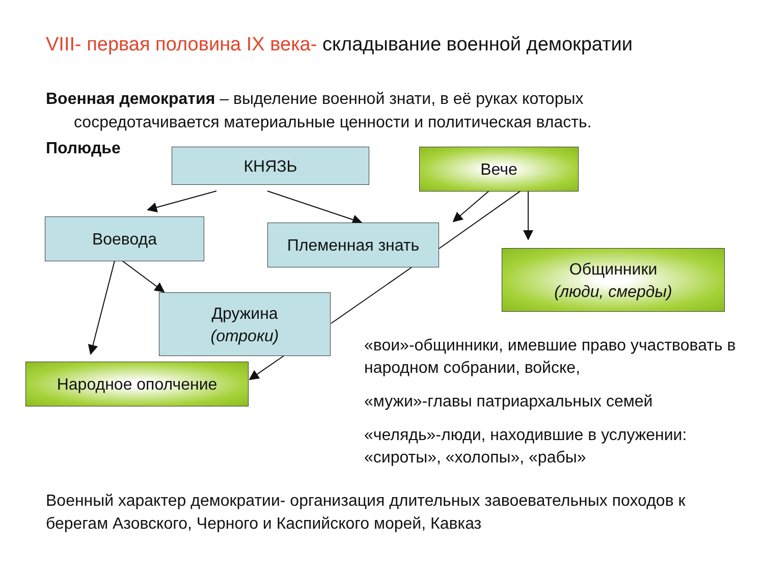VIII- первая половина IX века- складывание военной демократии
Военная демократия – выделение военной знати, в её руках которых
сосредотачивается материальные ценности и политическая власть.
Полюдье КНЯЗЬ Вече
Воевода Племенная знать
Общинники
(люди, смерды)
Дружина
(отроки)
Народное ополчение
«вои»-общинники, имевшие право участвовать в народном собрании, войске,
«мужи»-главы патриархальных семей
«челядь»-люди, находившие в услужении: «сироты», «холопы», «рабы»
Военный характер демократии- организация длительных завоевательных походов к берегам Азовского, Черного и Каспийского морей, Кавказ